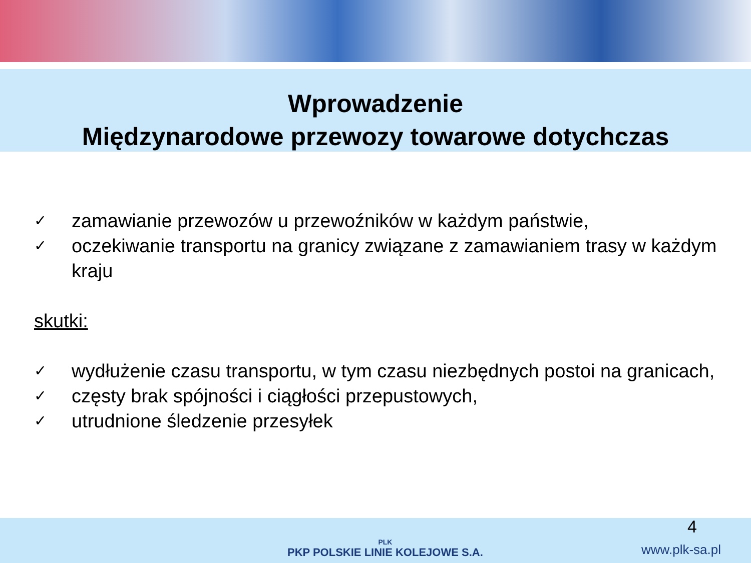Wprowadzenie
Międzynarodowe przewozy towarowe dotychczas
✓ zamawianie przewozów u przewoźników w każdym państwie,
✓ oczekiwanie transportu na granicy związane z zamawianiem trasy w każdym kraju
skutki:
✓ wydłużenie czasu transportu, w tym czasu niezbędnych postoi na granicach,
✓ częsty brak spójności i ciągłości przepustowych,
✓ utrudnione śledzenie przesyłek
PLK
PKP POLSKIE LINIE KOLEJOWE S.A.
4
www.plk-sa.pl